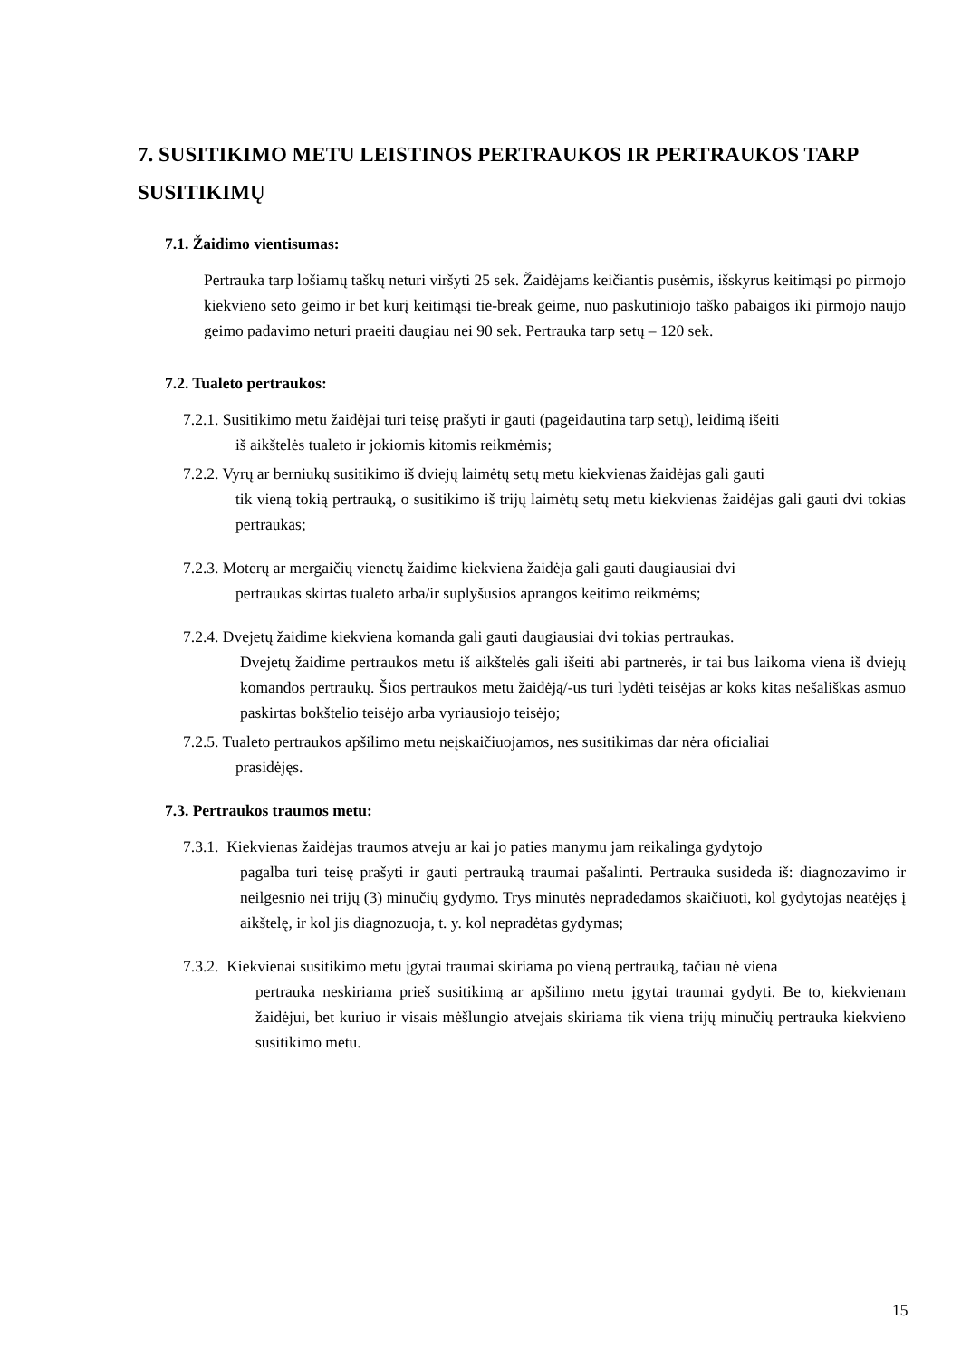7. SUSITIKIMO METU LEISTINOS PERTRAUKOS IR PERTRAUKOS TARP SUSITIKIMŲ
7.1. Žaidimo vientisumas:
Pertrauka tarp lošiamų taškų neturi viršyti 25 sek. Žaidėjams keičiantis pusėmis, išskyrus keitimąsi po pirmojo kiekvieno seto geimo ir bet kurį keitimąsi tie-break geime, nuo paskutiniojo taško pabaigos iki pirmojo naujo geimo padavimo neturi praeiti daugiau nei 90 sek. Pertrauka tarp setų – 120 sek.
7.2. Tualeto pertraukos:
7.2.1. Susitikimo metu žaidėjai turi teisę prašyti ir gauti (pageidautina tarp setų), leidimą išeiti
iš aikštelės tualeto ir jokiomis kitomis reikmėmis;
7.2.2. Vyrų ar berniukų susitikimo iš dviejų laimėtų setų metu kiekvienas žaidėjas gali gauti
tik vieną tokią pertrauką, o susitikimo iš trijų laimėtų setų metu kiekvienas žaidėjas gali gauti dvi tokias pertraukas;
7.2.3. Moterų ar mergaičių vienetų žaidime kiekviena žaidėja gali gauti daugiausiai dvi
pertraukas skirtas tualeto arba/ir suplyšusios aprangos keitimo reikmėms;
7.2.4. Dvejetų žaidime kiekviena komanda gali gauti daugiausiai dvi tokias pertraukas.
Dvejetų žaidime pertraukos metu iš aikštelės gali išeiti abi partnerės, ir tai bus laikoma viena iš dviejų komandos pertraukų. Šios pertraukos metu žaidėją/-us turi lydėti teisėjas ar koks kitas nešališkas asmuo paskirtas bokštelio teisėjo arba vyriausiojo teisėjo;
7.2.5. Tualeto pertraukos apšilimo metu neįskaičiuojamos, nes susitikimas dar nėra oficialiai
prasidėjęs.
7.3. Pertraukos traumos metu:
7.3.1. Kiekvienas žaidėjas traumos atveju ar kai jo paties manymu jam reikalinga gydytojo
pagalba turi teisę prašyti ir gauti pertrauką traumai pašalinti. Pertrauka susideda iš: diagnozavimo ir neilgesnio nei trijų (3) minučių gydymo. Trys minutės nepradedamos skaičiuoti, kol gydytojas neatėjęs į aikštelę, ir kol jis diagnozuoja, t. y. kol nepradėtas gydymas;
7.3.2. Kiekvienai susitikimo metu įgytai traumai skiriama po vieną pertrauką, tačiau nė viena
pertrauka neskiriama prieš susitikimą ar apšilimo metu įgytai traumai gydyti. Be to, kiekvienam žaidėjui, bet kuriuo ir visais mėšlungio atvejais skiriama tik viena trijų minučių pertrauka kiekvieno susitikimo metu.
15